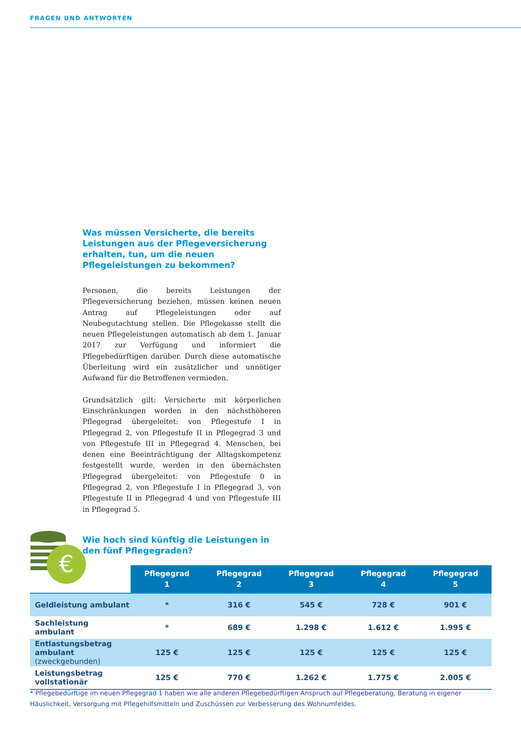FRAGEN UND ANTWORTEN
Was müssen Versicherte, die bereits Leistungen aus der Pflegeversicherung erhalten, tun, um die neuen Pflegeleistungen zu bekommen?
Personen, die bereits Leistungen der Pflegeversicherung beziehen, müssen keinen neuen Antrag auf Pflegeleistungen oder auf Neubegutachtung stellen. Die Pflegekasse stellt die neuen Pflegeleistungen automatisch ab dem 1. Januar 2017 zur Verfügung und informiert die Pflegebedürftigen darüber. Durch diese automatische Überleitung wird ein zusätzlicher und unnötiger Aufwand für die Betroffenen vermieden.
Grundsätzlich gilt: Versicherte mit körperlichen Einschränkungen werden in den nächsthöheren Pflegegrad übergeleitet: von Pflegestufe I in Pflegegrad 2, von Pflegestufe II in Pflegegrad 3 und von Pflegestufe III in Pflegegrad 4. Menschen, bei denen eine Beeinträchtigung der Alltagskompetenz festgestellt wurde, werden in den übernächsten Pflegegrad übergeleitet: von Pflegestufe 0 in Pflegegrad 2, von Pflegestufe I in Pflegegrad 3, von Pflegestufe II in Pflegegrad 4 und von Pflegestufe III in Pflegegrad 5.
Wie hoch sind künftig die Leistungen in den fünf Pflegegraden?
€
| | Pflegegrad 1 | Pflegegrad 2 | Pflegegrad 3 | Pflegegrad 4 | Pflegegrad 5 |
| --- | --- | --- | --- | --- | --- |
| Geldleistung ambulant | * | 316 € | 545 € | 728 € | 901 € |
| Sachleistung ambulant | * | 689 € | 1.298 € | 1.612 € | 1.995 € |
| Entlastungsbetrag ambulant (zweckgebunden) | 125 € | 125 € | 125 € | 125 € | 125 € |
| Leistungsbetrag vollstationär | 125 € | 770 € | 1.262 € | 1.775 € | 2.005 € |
* Pflegebedürftige im neuen Pflegegrad 1 haben wie alle anderen Pflegebedürftigen Anspruch auf Pflegeberatung, Beratung in eigener Häuslichkeit, Versorgung mit Pflegehilfsmitteln und Zuschüssen zur Verbesserung des Wohnumfeldes.